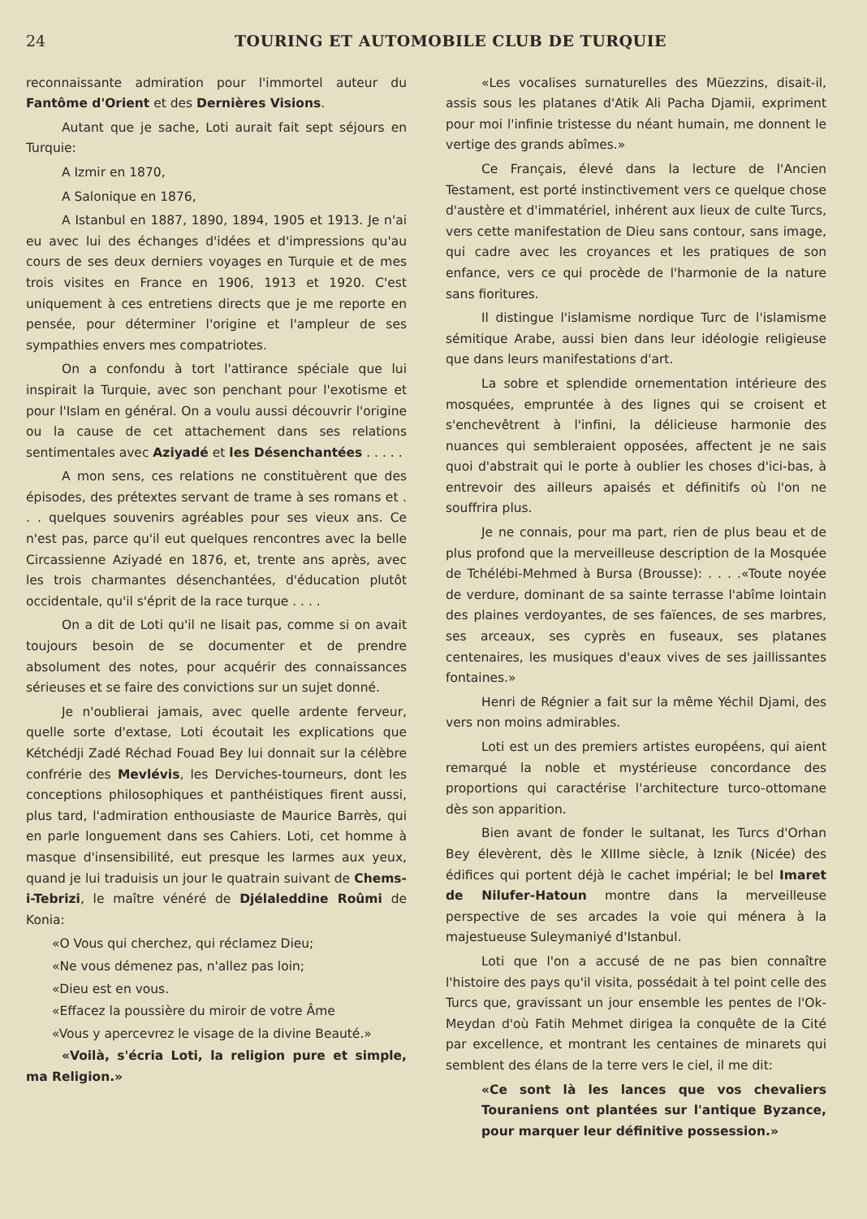24 TOURING ET AUTOMOBILE CLUB DE TURQUIE
reconnaissante admiration pour l'immortel auteur du Fantôme d'Orient et des Dernières Visions.
Autant que je sache, Loti aurait fait sept séjours en Turquie:
A Izmir en 1870,
A Salonique en 1876,
A Istanbul en 1887, 1890, 1894, 1905 et 1913. Je n'ai eu avec lui des échanges d'idées et d'impressions qu'au cours de ses deux derniers voyages en Turquie et de mes trois visites en France en 1906, 1913 et 1920. C'est uniquement à ces entretiens directs que je me reporte en pensée, pour déterminer l'origine et l'ampleur de ses sympathies envers mes compatriotes.
On a confondu à tort l'attirance spéciale que lui inspirait la Turquie, avec son penchant pour l'exotisme et pour l'Islam en général. On a voulu aussi découvrir l'origine ou la cause de cet attachement dans ses relations sentimentales avec Aziyadé et les Désenchantées . . . . .
A mon sens, ces relations ne constituèrent que des épisodes, des prétextes servant de trame à ses romans et . . . quelques souvenirs agréables pour ses vieux ans. Ce n'est pas, parce qu'il eut quelques rencontres avec la belle Circassienne Aziyadé en 1876, et, trente ans après, avec les trois charmantes désenchantées, d'éducation plutôt occidentale, qu'il s'éprit de la race turque . . . .
On a dit de Loti qu'il ne lisait pas, comme si on avait toujours besoin de se documenter et de prendre absolument des notes, pour acquérir des connaissances sérieuses et se faire des convictions sur un sujet donné.
Je n'oublierai jamais, avec quelle ardente ferveur, quelle sorte d'extase, Loti écoutait les explications que Kétchédji Zadé Réchad Fouad Bey lui donnait sur la célèbre confrérie des Mevlévis, les Derviches-tourneurs, dont les conceptions philosophiques et panthéistiques firent aussi, plus tard, l'admiration enthousiaste de Maurice Barrès, qui en parle longuement dans ses Cahiers. Loti, cet homme à masque d'insensibilité, eut presque les larmes aux yeux, quand je lui traduisis un jour le quatrain suivant de Chems-i-Tebrizi, le maître vénéré de Djélaleddine Roûmi de Konia:
«O Vous qui cherchez, qui réclamez Dieu;
«Ne vous démenez pas, n'allez pas loin;
«Dieu est en vous.
«Effacez la poussière du miroir de votre Âme
«Vous y apercevrez le visage de la divine Beauté.»
«Voilà, s'écria Loti, la religion pure et simple, ma Religion.»
«Les vocalises surnaturelles des Müezzins, disait-il, assis sous les platanes d'Atik Ali Pacha Djamii, expriment pour moi l'infinie tristesse du néant humain, me donnent le vertige des grands abîmes.»
Ce Français, élevé dans la lecture de l'Ancien Testament, est porté instinctivement vers ce quelque chose d'austère et d'immatériel, inhérent aux lieux de culte Turcs, vers cette manifestation de Dieu sans contour, sans image, qui cadre avec les croyances et les pratiques de son enfance, vers ce qui procède de l'harmonie de la nature sans fioritures.
Il distingue l'islamisme nordique Turc de l'islamisme sémitique Arabe, aussi bien dans leur idéologie religieuse que dans leurs manifestations d'art.
La sobre et splendide ornementation intérieure des mosquées, empruntée à des lignes qui se croisent et s'enchevêtrent à l'infini, la délicieuse harmonie des nuances qui sembleraient opposées, affectent je ne sais quoi d'abstrait qui le porte à oublier les choses d'ici-bas, à entrevoir des ailleurs apaisés et définitifs où l'on ne souffrira plus.
Je ne connais, pour ma part, rien de plus beau et de plus profond que la merveilleuse description de la Mosquée de Tchélébi-Mehmed à Bursa (Brousse): . . . .«Toute noyée de verdure, dominant de sa sainte terrasse l'abîme lointain des plaines verdoyantes, de ses faïences, de ses marbres, ses arceaux, ses cyprès en fuseaux, ses platanes centenaires, les musiques d'eaux vives de ses jaillissantes fontaines.»
Henri de Régnier a fait sur la même Yéchil Djami, des vers non moins admirables.
Loti est un des premiers artistes européens, qui aient remarqué la noble et mystérieuse concordance des proportions qui caractérise l'architecture turco-ottomane dès son apparition.
Bien avant de fonder le sultanat, les Turcs d'Orhan Bey élevèrent, dès le XIIIme siècle, à Iznik (Nicée) des édifices qui portent déjà le cachet impérial; le bel Imaret de Nilufer-Hatoun montre dans la merveilleuse perspective de ses arcades la voie qui ménera à la majestueuse Suleymaniyé d'Istanbul.
Loti que l'on a accusé de ne pas bien connaître l'histoire des pays qu'il visita, possédait à tel point celle des Turcs que, gravissant un jour ensemble les pentes de l'Ok-Meydan d'où Fatih Mehmet dirigea la conquête de la Cité par excellence, et montrant les centaines de minarets qui semblent des élans de la terre vers le ciel, il me dit:
«Ce sont là les lances que vos chevaliers Touraniens ont plantées sur l'antique Byzance, pour marquer leur définitive possession.»